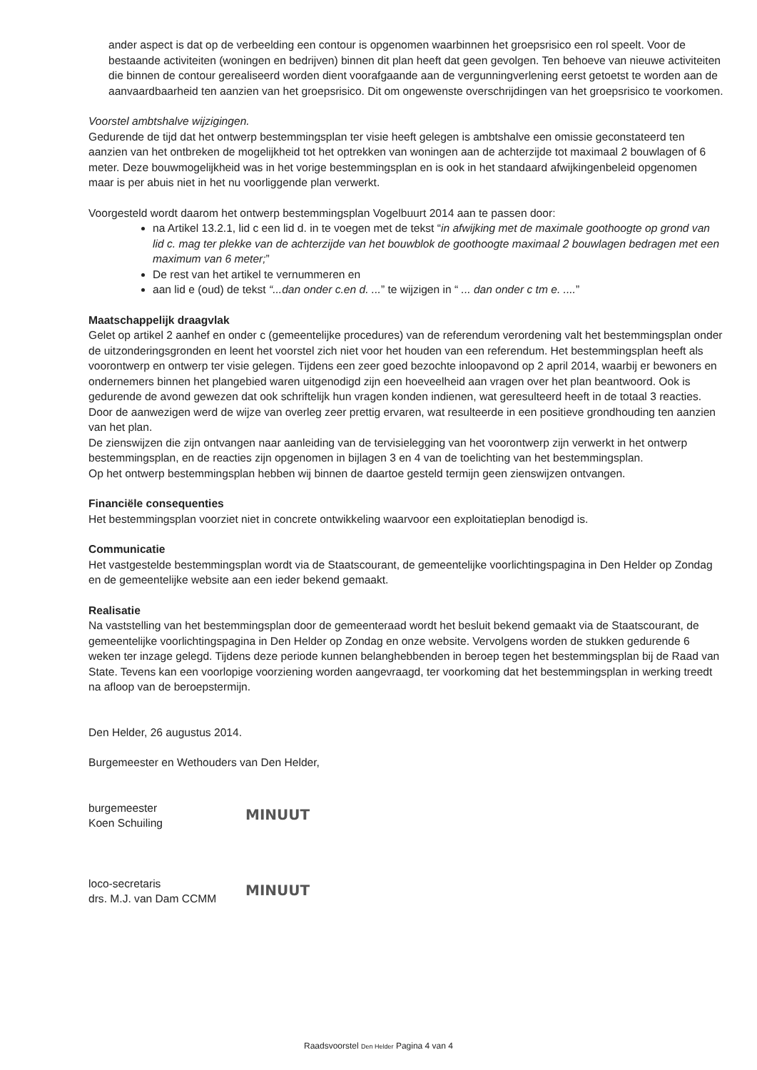ander aspect is dat op de verbeelding een contour is opgenomen waarbinnen het groepsrisico een rol speelt. Voor de bestaande activiteiten (woningen en bedrijven) binnen dit plan heeft dat geen gevolgen. Ten behoeve van nieuwe activiteiten die binnen de contour gerealiseerd worden dient voorafgaande aan de vergunningverlening eerst getoetst te worden aan de aanvaardbaarheid ten aanzien van het groepsrisico. Dit om ongewenste overschrijdingen van het groepsrisico te voorkomen.
Voorstel ambtshalve wijzigingen.
Gedurende de tijd dat het ontwerp bestemmingsplan ter visie heeft gelegen is ambtshalve een omissie geconstateerd ten aanzien van het ontbreken de mogelijkheid tot het optrekken van woningen aan de achterzijde tot maximaal 2 bouwlagen of 6 meter. Deze bouwmogelijkheid was in het vorige bestemmingsplan en is ook in het standaard afwijkingenbeleid opgenomen maar is per abuis niet in het nu voorliggende plan verwerkt.
Voorgesteld wordt daarom het ontwerp bestemmingsplan Vogelbuurt 2014 aan te passen door:
na Artikel 13.2.1, lid c een lid d. in te voegen met de tekst “in afwijking met de maximale goothoogte op grond van lid c. mag ter plekke van de achterzijde van het bouwblok de goothoogte maximaal 2 bouwlagen bedragen met een maximum van 6 meter;”
De rest van het artikel te vernummeren en
aan lid e (oud) de tekst “...dan onder c.en d. ...” te wijzigen in “ ... dan onder c tm e. ....”
Maatschappelijk draagvlak
Gelet op artikel 2 aanhef en onder c (gemeentelijke procedures) van de referendum verordening valt het bestemmingsplan onder de uitzonderingsgronden en leent het voorstel zich niet voor het houden van een referendum. Het bestemmingsplan heeft als voorontwerp en ontwerp ter visie gelegen. Tijdens een zeer goed bezochte inloopavond op 2 april 2014, waarbij er bewoners en ondernemers binnen het plangebied waren uitgenodigd zijn een hoeveelheid aan vragen over het plan beantwoord. Ook is gedurende de avond gewezen dat ook schriftelijk hun vragen konden indienen, wat geresulteerd heeft in de totaal 3 reacties. Door de aanwezigen werd de wijze van overleg zeer prettig ervaren, wat resulteerde in een positieve grondhouding ten aanzien van het plan.
De zienswijzen die zijn ontvangen naar aanleiding van de tervisielegging van het voorontwerp zijn verwerkt in het ontwerp bestemmingsplan, en de reacties zijn opgenomen in bijlagen 3 en 4 van de toelichting van het bestemmingsplan.
Op het ontwerp bestemmingsplan hebben wij binnen de daartoe gesteld termijn geen zienswijzen ontvangen.
Financiële consequenties
Het bestemmingsplan voorziet niet in concrete ontwikkeling waarvoor een exploitatieplan benodigd is.
Communicatie
Het vastgestelde bestemmingsplan wordt via de Staatscourant, de gemeentelijke voorlichtingspagina in Den Helder op Zondag en de gemeentelijke website aan een ieder bekend gemaakt.
Realisatie
Na vaststelling van het bestemmingsplan door de gemeenteraad wordt het besluit bekend gemaakt via de Staatscourant, de gemeentelijke voorlichtingspagina in Den Helder op Zondag en onze website. Vervolgens worden de stukken gedurende 6 weken ter inzage gelegd. Tijdens deze periode kunnen belanghebbenden in beroep tegen het bestemmingsplan bij de Raad van State. Tevens kan een voorlopige voorziening worden aangevraagd, ter voorkoming dat het bestemmingsplan in werking treedt na afloop van de beroepstermijn.
Den Helder, 26 augustus 2014.
Burgemeester en Wethouders van Den Helder,
burgemeester
Koen Schuiling
MINUUT
loco-secretaris
drs. M.J. van Dam CCMM
MINUUT
Raadsvoorstel Den Helder Pagina 4 van 4